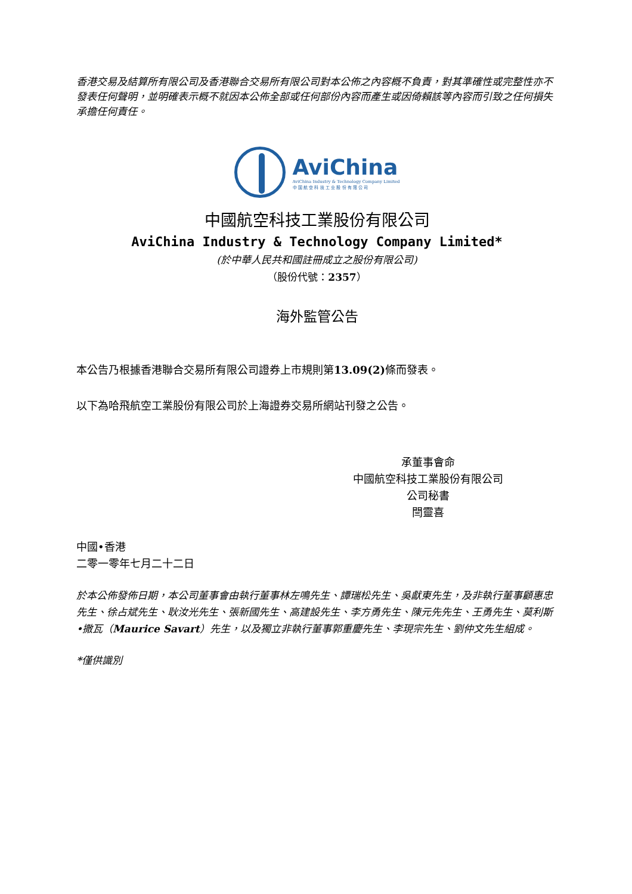香港交易及結算所有限公司及香港聯合交易所有限公司對本公佈之內容概不負責，對其準確性或完整性亦不發表任何聲明，並明確表示概不就因本公佈全部或任何部份內容而產生或因倚賴該等內容而引致之任何損失承擔任何責任。
AviChina
AviChina Industry & Technology Company Limited
中 国 航 空 科 技 工 业 股 份 有 限 公 司
中國航空科技工業股份有限公司
AviChina Industry & Technology Company Limited*
(於中華人民共和國註冊成立之股份有限公司)
（股份代號：2357）
海外監管公告
本公告乃根據香港聯合交易所有限公司證券上市規則第13.09(2) 條而發表。
以下為哈飛航空工業股份有限公司於上海證券交易所網站刊發之公告。
承董事會命
中國航空科技工業股份有限公司
公司秘書
閆靈喜
中國•香港
二零一零年七月二十二日
於本公佈發佈日期，本公司董事會由執行董事林左鳴先生、譚瑞松先生、吳獻東先生，及非執行董事顧惠忠先生、徐占斌先生、耿汝光先生、張新國先生、高建設先生、李方勇先生、陳元先先生、王勇先生、莫利斯•撒瓦（Maurice Savart）先生，以及獨立非執行董事郭重慶先生、李現宗先生、劉仲文先生組成。
*僅供識別